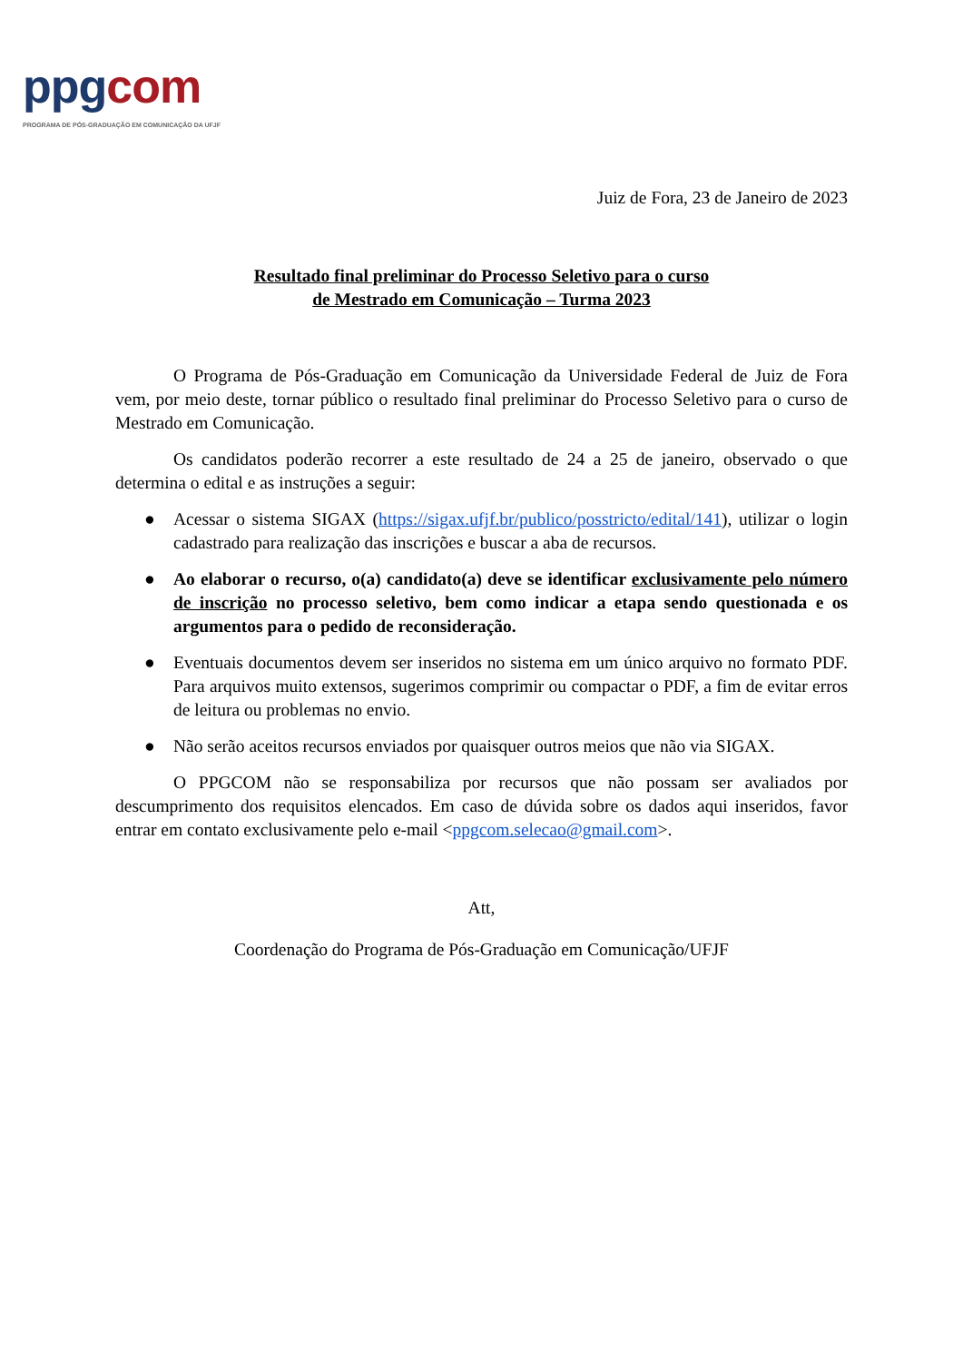ppg com
PROGRAMA DE PÓS-GRADUAÇÃO EM COMUNICAÇÃO DA UFJF
Juiz de Fora, 23 de Janeiro de 2023
Resultado final preliminar do Processo Seletivo para o curso
de Mestrado em Comunicação – Turma 2023
O Programa de Pós-Graduação em Comunicação da Universidade Federal de Juiz de Fora vem, por meio deste, tornar público o resultado final preliminar do Processo Seletivo para o curso de Mestrado em Comunicação.
Os candidatos poderão recorrer a este resultado de 24 a 25 de janeiro, observado o que determina o edital e as instruções a seguir:
● Acessar o sistema SIGAX (https://sigax.ufjf.br/publico/posstricto/edital/141), utilizar o login cadastrado para realização das inscrições e buscar a aba de recursos.
● Ao elaborar o recurso, o(a) candidato(a) deve se identificar exclusivamente pelo número de inscrição no processo seletivo, bem como indicar a etapa sendo questionada e os argumentos para o pedido de reconsideração.
● Eventuais documentos devem ser inseridos no sistema em um único arquivo no formato PDF. Para arquivos muito extensos, sugerimos comprimir ou compactar o PDF, a fim de evitar erros de leitura ou problemas no envio.
● Não serão aceitos recursos enviados por quaisquer outros meios que não via SIGAX.
O PPGCOM não se responsabiliza por recursos que não possam ser avaliados por descumprimento dos requisitos elencados. Em caso de dúvida sobre os dados aqui inseridos, favor entrar em contato exclusivamente pelo e-mail <ppgcom.selecao@gmail.com>.
Att,
Coordenação do Programa de Pós-Graduação em Comunicação/UFJF